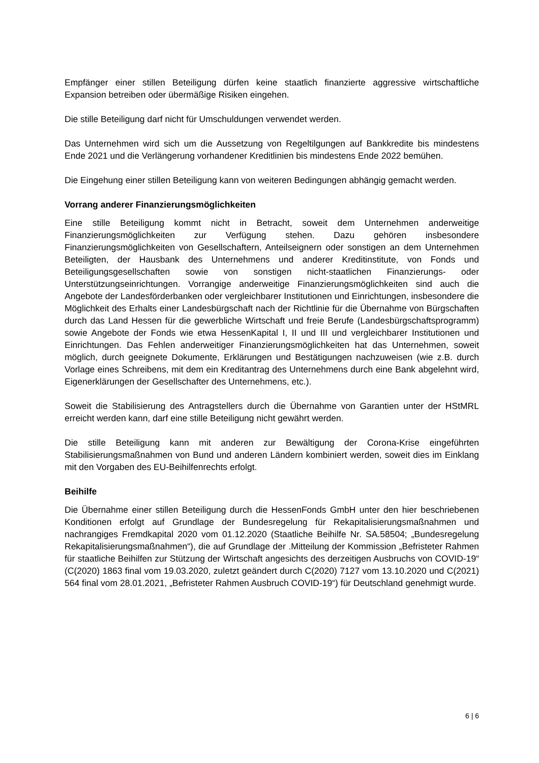Empfänger einer stillen Beteiligung dürfen keine staatlich finanzierte aggressive wirtschaftliche Expansion betreiben oder übermäßige Risiken eingehen.
Die stille Beteiligung darf nicht für Umschuldungen verwendet werden.
Das Unternehmen wird sich um die Aussetzung von Regeltilgungen auf Bankkredite bis mindestens Ende 2021 und die Verlängerung vorhandener Kreditlinien bis mindestens Ende 2022 bemühen.
Die Eingehung einer stillen Beteiligung kann von weiteren Bedingungen abhängig gemacht werden.
Vorrang anderer Finanzierungsmöglichkeiten
Eine stille Beteiligung kommt nicht in Betracht, soweit dem Unternehmen anderweitige Finanzierungsmöglichkeiten zur Verfügung stehen. Dazu gehören insbesondere Finanzierungsmöglichkeiten von Gesellschaftern, Anteilseignern oder sonstigen an dem Unternehmen Beteiligten, der Hausbank des Unternehmens und anderer Kreditinstitute, von Fonds und Beteiligungsgesellschaften sowie von sonstigen nicht-staatlichen Finanzierungs- oder Unterstützungseinrichtungen. Vorrangige anderweitige Finanzierungsmöglichkeiten sind auch die Angebote der Landesförderbanken oder vergleichbarer Institutionen und Einrichtungen, insbesondere die Möglichkeit des Erhalts einer Landesbürgschaft nach der Richtlinie für die Übernahme von Bürgschaften durch das Land Hessen für die gewerbliche Wirtschaft und freie Berufe (Landesbürgschaftsprogramm) sowie Angebote der Fonds wie etwa HessenKapital I, II und III und vergleichbarer Institutionen und Einrichtungen. Das Fehlen anderweitiger Finanzierungsmöglichkeiten hat das Unternehmen, soweit möglich, durch geeignete Dokumente, Erklärungen und Bestätigungen nachzuweisen (wie z.B. durch Vorlage eines Schreibens, mit dem ein Kreditantrag des Unternehmens durch eine Bank abgelehnt wird, Eigenerklärungen der Gesellschafter des Unternehmens, etc.).
Soweit die Stabilisierung des Antragstellers durch die Übernahme von Garantien unter der HStMRL erreicht werden kann, darf eine stille Beteiligung nicht gewährt werden.
Die stille Beteiligung kann mit anderen zur Bewältigung der Corona-Krise eingeführten Stabilisierungsmaßnahmen von Bund und anderen Ländern kombiniert werden, soweit dies im Einklang mit den Vorgaben des EU-Beihilfenrechts erfolgt.
Beihilfe
Die Übernahme einer stillen Beteiligung durch die HessenFonds GmbH unter den hier beschriebenen Konditionen erfolgt auf Grundlage der Bundesregelung für Rekapitalisierungsmaßnahmen und nachrangiges Fremdkapital 2020 vom 01.12.2020 (Staatliche Beihilfe Nr. SA.58504; „Bundesregelung Rekapitalisierungsmaßnahmen“), die auf Grundlage der .Mitteilung der Kommission „Befristeter Rahmen für staatliche Beihilfen zur Stützung der Wirtschaft angesichts des derzeitigen Ausbruchs von COVID-19“ (C(2020) 1863 final vom 19.03.2020, zuletzt geändert durch C(2020) 7127 vom 13.10.2020 und C(2021) 564 final vom 28.01.2021, „Befristeter Rahmen Ausbruch COVID-19“) für Deutschland genehmigt wurde.
6 | 6